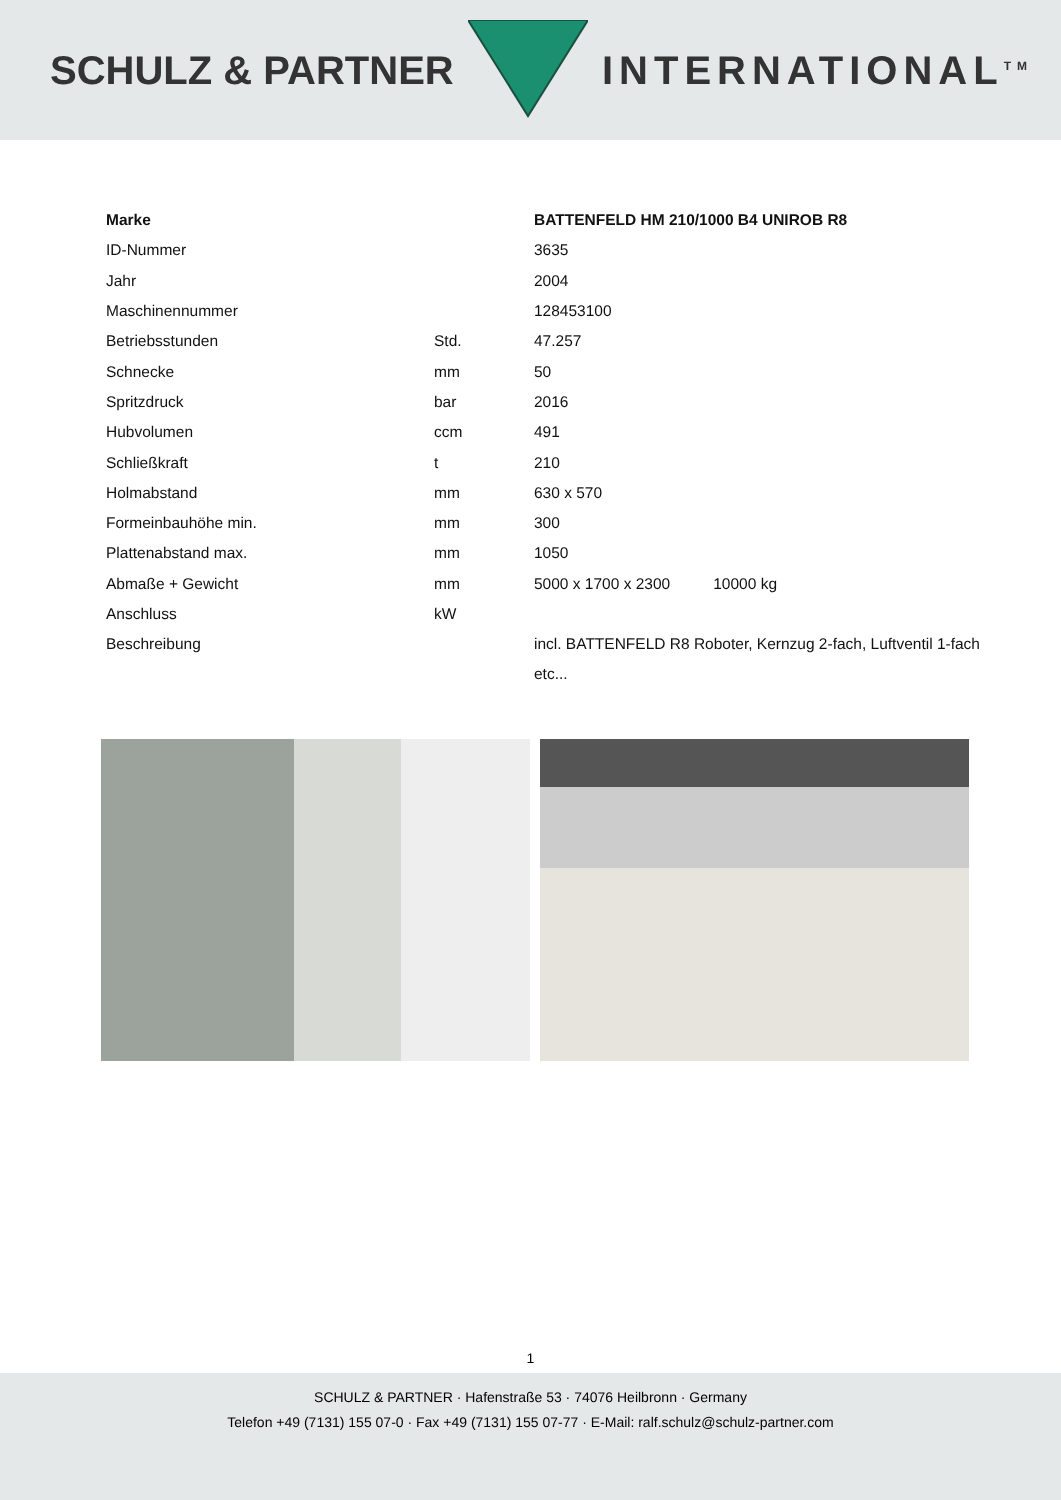SCHULZ & PARTNER INTERNATIONAL<sup>TM</sup>
| Marke | | BATTENFELD HM 210/1000 B4 UNIROB R8 |
| ID-Nummer | | 3635 |
| Jahr | | 2004 |
| Maschinennummer | | 128453100 |
| Betriebsstunden | Std. | 47.257 |
| Schnecke | mm | 50 |
| Spritzdruck | bar | 2016 |
| Hubvolumen | ccm | 491 |
| Schließkraft | t | 210 |
| Holmabstand | mm | 630 x 570 |
| Formeinbauhöhe min. | mm | 300 |
| Plattenabstand max. | mm | 1050 |
| Abmaße + Gewicht | mm | 5000 x 1700 x 2300 10000 kg |
| Anschluss | kW | |
| Beschreibung | | incl. BATTENFELD R8 Roboter, Kernzug 2-fach, Luftventil 1-fach etc... |
1
SCHULZ & PARTNER · Hafenstraße 53 · 74076 Heilbronn · Germany
Telefon +49 (7131) 155 07-0 · Fax +49 (7131) 155 07-77 · E-Mail: ralf.schulz@schulz-partner.com